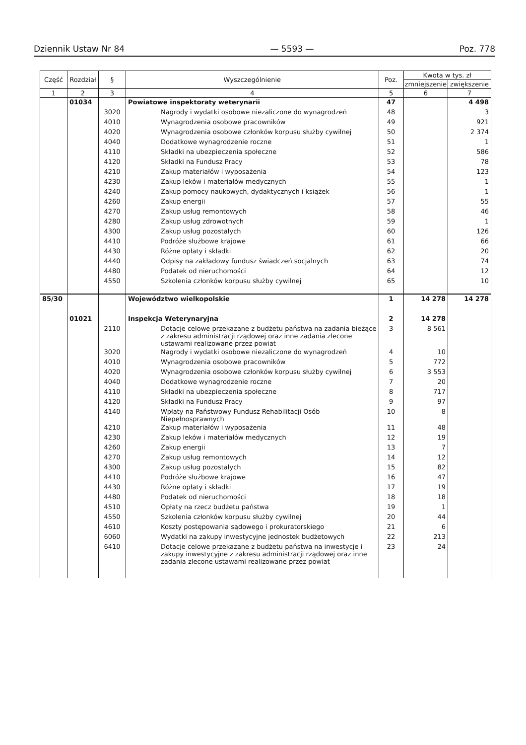Dziennik Ustaw Nr 84 — 5593 — Poz. 778
| Część | Rozdział | § | Wyszczególnienie | Poz. | Kwota w tys. zł | |
| --- | --- | --- | --- | --- | --- | --- |
| | | | | | zmniejszenie | zwiększenie |
| 1 | 2 | 3 | 4 | 5 | 6 | 7 |
| | 01034 | | Powiatowe inspektoraty weterynarii | 47 | | 4 498 |
| | | 3020 | Nagrody i wydatki osobowe niezaliczone do wynagrodzeń | 48 | | 3 |
| | | 4010 | Wynagrodzenia osobowe pracowników | 49 | | 921 |
| | | 4020 | Wynagrodzenia osobowe członków korpusu służby cywilnej | 50 | | 2 374 |
| | | 4040 | Dodatkowe wynagrodzenie roczne | 51 | | 1 |
| | | 4110 | Składki na ubezpieczenia społeczne | 52 | | 586 |
| | | 4120 | Składki na Fundusz Pracy | 53 | | 78 |
| | | 4210 | Zakup materiałów i wyposażenia | 54 | | 123 |
| | | 4230 | Zakup leków i materiałów medycznych | 55 | | 1 |
| | | 4240 | Zakup pomocy naukowych, dydaktycznych i książek | 56 | | 1 |
| | | 4260 | Zakup energii | 57 | | 55 |
| | | 4270 | Zakup usług remontowych | 58 | | 46 |
| | | 4280 | Zakup usług zdrowotnych | 59 | | 1 |
| | | 4300 | Zakup usług pozostałych | 60 | | 126 |
| | | 4410 | Podróże służbowe krajowe | 61 | | 66 |
| | | 4430 | Różne opłaty i składki | 62 | | 20 |
| | | 4440 | Odpisy na zakładowy fundusz świadczeń socjalnych | 63 | | 74 |
| | | 4480 | Podatek od nieruchomości | 64 | | 12 |
| | | 4550 | Szkolenia członków korpusu służby cywilnej | 65 | | 10 |
| 85/30 | | | Województwo wielkopolskie | 1 | 14 278 | 14 278 |
| | 01021 | | Inspekcja Weterynaryjna | 2 | 14 278 | |
| | | 2110 | Dotacje celowe przekazane z budżetu państwa na zadania bieżące z zakresu administracji rządowej oraz inne zadania zlecone ustawami realizowane przez powiat | 3 | 8 561 | |
| | | 3020 | Nagrody i wydatki osobowe niezaliczone do wynagrodzeń | 4 | 10 | |
| | | 4010 | Wynagrodzenia osobowe pracowników | 5 | 772 | |
| | | 4020 | Wynagrodzenia osobowe członków korpusu służby cywilnej | 6 | 3 553 | |
| | | 4040 | Dodatkowe wynagrodzenie roczne | 7 | 20 | |
| | | 4110 | Składki na ubezpieczenia społeczne | 8 | 717 | |
| | | 4120 | Składki na Fundusz Pracy | 9 | 97 | |
| | | 4140 | Wpłaty na Państwowy Fundusz Rehabilitacji Osób Niepełnosprawnych | 10 | 8 | |
| | | 4210 | Zakup materiałów i wyposażenia | 11 | 48 | |
| | | 4230 | Zakup leków i materiałów medycznych | 12 | 19 | |
| | | 4260 | Zakup energii | 13 | 7 | |
| | | 4270 | Zakup usług remontowych | 14 | 12 | |
| | | 4300 | Zakup usług pozostałych | 15 | 82 | |
| | | 4410 | Podróże służbowe krajowe | 16 | 47 | |
| | | 4430 | Różne opłaty i składki | 17 | 19 | |
| | | 4480 | Podatek od nieruchomości | 18 | 18 | |
| | | 4510 | Opłaty na rzecz budżetu państwa | 19 | 1 | |
| | | 4550 | Szkolenia członków korpusu służby cywilnej | 20 | 44 | |
| | | 4610 | Koszty postępowania sądowego i prokuratorskiego | 21 | 6 | |
| | | 6060 | Wydatki na zakupy inwestycyjne jednostek budżetowych | 22 | 213 | |
| | | 6410 | Dotacje celowe przekazane z budżetu państwa na inwestycje i zakupy inwestycyjne z zakresu administracji rządowej oraz inne zadania zlecone ustawami realizowane przez powiat | 23 | 24 | |